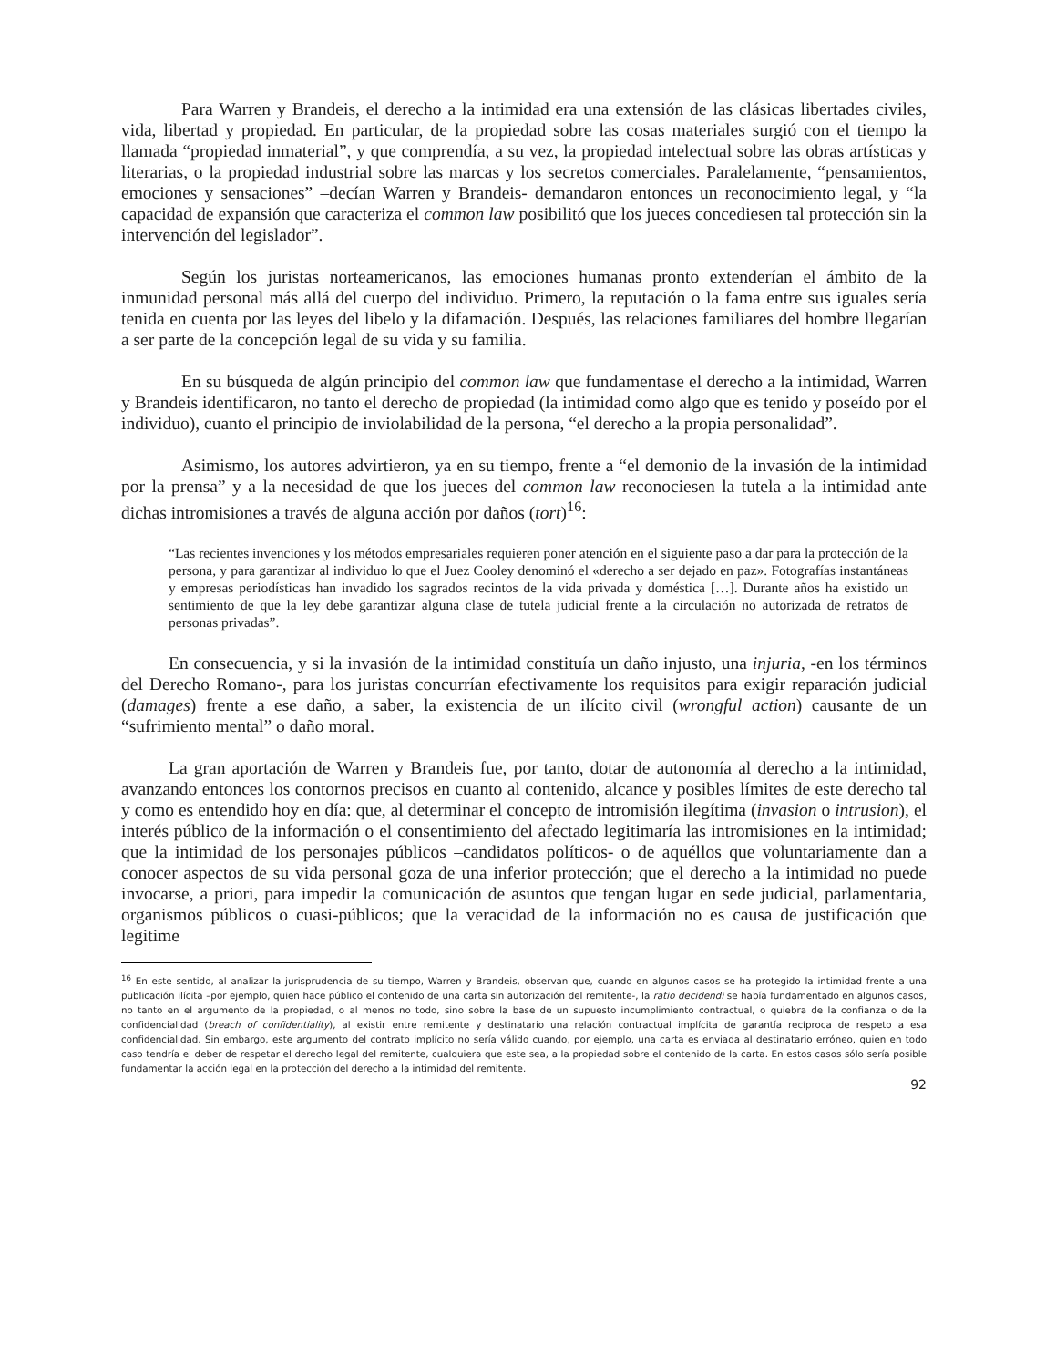Para Warren y Brandeis, el derecho a la intimidad era una extensión de las clásicas libertades civiles, vida, libertad y propiedad. En particular, de la propiedad sobre las cosas materiales surgió con el tiempo la llamada “propiedad inmaterial”, y que comprendía, a su vez, la propiedad intelectual sobre las obras artísticas y literarias, o la propiedad industrial sobre las marcas y los secretos comerciales. Paralelamente, “pensamientos, emociones y sensaciones” –decían Warren y Brandeis- demandaron entonces un reconocimiento legal, y “la capacidad de expansión que caracteriza el common law posibilitó que los jueces concediesen tal protección sin la intervención del legislador”.
Según los juristas norteamericanos, las emociones humanas pronto extenderían el ámbito de la inmunidad personal más allá del cuerpo del individuo. Primero, la reputación o la fama entre sus iguales sería tenida en cuenta por las leyes del libelo y la difamación. Después, las relaciones familiares del hombre llegarían a ser parte de la concepción legal de su vida y su familia.
En su búsqueda de algún principio del common law que fundamentase el derecho a la intimidad, Warren y Brandeis identificaron, no tanto el derecho de propiedad (la intimidad como algo que es tenido y poseído por el individuo), cuanto el principio de inviolabilidad de la persona, “el derecho a la propia personalidad”.
Asimismo, los autores advirtieron, ya en su tiempo, frente a “el demonio de la invasión de la intimidad por la prensa” y a la necesidad de que los jueces del common law reconociesen la tutela a la intimidad ante dichas intromisiones a través de alguna acción por daños (tort)<sup>16</sup>:
“Las recientes invenciones y los métodos empresariales requieren poner atención en el siguiente paso a dar para la protección de la persona, y para garantizar al individuo lo que el Juez Cooley denominó el «derecho a ser dejado en paz». Fotografías instantáneas y empresas periodísticas han invadido los sagrados recintos de la vida privada y doméstica […]. Durante años ha existido un sentimiento de que la ley debe garantizar alguna clase de tutela judicial frente a la circulación no autorizada de retratos de personas privadas”.
En consecuencia, y si la invasión de la intimidad constituía un daño injusto, una injuria, -en los términos del Derecho Romano-, para los juristas concurrían efectivamente los requisitos para exigir reparación judicial (damages) frente a ese daño, a saber, la existencia de un ilícito civil (wrongful action) causante de un “sufrimiento mental” o daño moral.
La gran aportación de Warren y Brandeis fue, por tanto, dotar de autonomía al derecho a la intimidad, avanzando entonces los contornos precisos en cuanto al contenido, alcance y posibles límites de este derecho tal y como es entendido hoy en día: que, al determinar el concepto de intromisión ilegítima (invasion o intrusion), el interés público de la información o el consentimiento del afectado legitimaría las intromisiones en la intimidad; que la intimidad de los personajes públicos –candidatos políticos- o de aquéllos que voluntariamente dan a conocer aspectos de su vida personal goza de una inferior protección; que el derecho a la intimidad no puede invocarse, a priori, para impedir la comunicación de asuntos que tengan lugar en sede judicial, parlamentaria, organismos públicos o cuasi-públicos; que la veracidad de la información no es causa de justificación que legitime
<sup>16</sup> En este sentido, al analizar la jurisprudencia de su tiempo, Warren y Brandeis, observan que, cuando en algunos casos se ha protegido la intimidad frente a una publicación ilícita –por ejemplo, quien hace público el contenido de una carta sin autorización del remitente-, la ratio decidendi se había fundamentado en algunos casos, no tanto en el argumento de la propiedad, o al menos no todo, sino sobre la base de un supuesto incumplimiento contractual, o quiebra de la confianza o de la confidencialidad (breach of confidentiality), al existir entre remitente y destinatario una relación contractual implícita de garantía recíproca de respeto a esa confidencialidad. Sin embargo, este argumento del contrato implícito no sería válido cuando, por ejemplo, una carta es enviada al destinatario erróneo, quien en todo caso tendría el deber de respetar el derecho legal del remitente, cualquiera que este sea, a la propiedad sobre el contenido de la carta. En estos casos sólo sería posible fundamentar la acción legal en la protección del derecho a la intimidad del remitente.
92